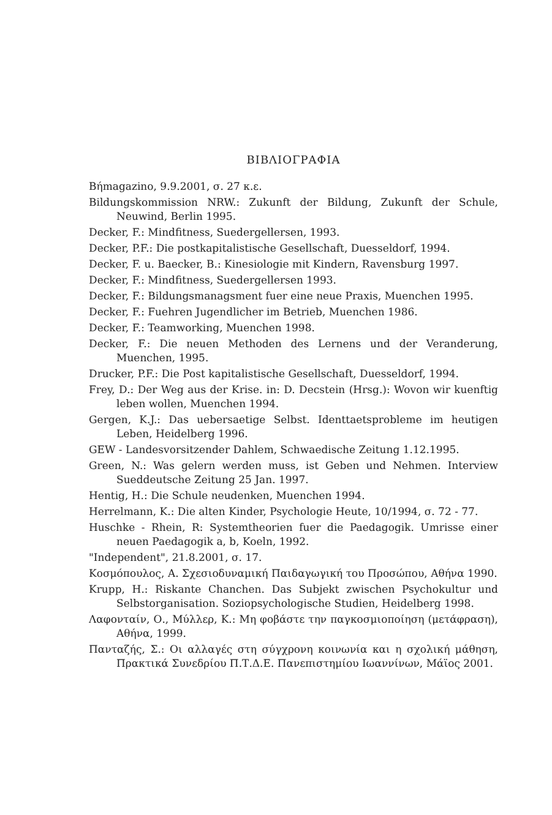ΒΙΒΛΙΟΓΡΑΦΙΑ
Βήmagazino, 9.9.2001, σ. 27 κ.ε.
Bildungskommission NRW.: Zukunft der Bildung, Zukunft der Schule, Neuwind, Berlin 1995.
Decker, F.: Mindfitness, Suedergellersen, 1993.
Decker, P.F.: Die postkapitalistische Gesellschaft, Duesseldorf, 1994.
Decker, F. u. Baecker, B.: Kinesiologie mit Kindern, Ravensburg 1997.
Decker, F.: Mindfitness, Suedergellersen 1993.
Decker, F.: Bildungsmanagsment fuer eine neue Praxis, Muenchen 1995.
Decker, F.: Fuehren Jugendlicher im Betrieb, Muenchen 1986.
Decker, F.: Teamworking, Muenchen 1998.
Decker, F.: Die neuen Methoden des Lernens und der Veranderung, Muenchen, 1995.
Drucker, P.F.: Die Post kapitalistische Gesellschaft, Duesseldorf, 1994.
Frey, D.: Der Weg aus der Krise. in: D. Decstein (Hrsg.): Wovon wir kuenftig leben wollen, Muenchen 1994.
Gergen, K.J.: Das uebersaetige Selbst. Identtaetsprobleme im heutigen Leben, Heidelberg 1996.
GEW - Landesvorsitzender Dahlem, Schwaedische Zeitung 1.12.1995.
Green, N.: Was gelern werden muss, ist Geben und Nehmen. Interview Sueddeutsche Zeitung 25 Jan. 1997.
Hentig, H.: Die Schule neudenken, Muenchen 1994.
Herrelmann, K.: Die alten Kinder, Psychologie Heute, 10/1994, σ. 72 - 77.
Huschke - Rhein, R: Systemtheorien fuer die Paedagogik. Umrisse einer neuen Paedagogik a, b, Koeln, 1992.
"Independent", 21.8.2001, σ. 17.
Κοσμόπουλος, Α. Σχεσιοδυναμική Παιδαγωγική του Προσώπου, Αθήνα 1990.
Krupp, H.: Riskante Chanchen. Das Subjekt zwischen Psychokultur und Selbstorganisation. Soziopsychologische Studien, Heidelberg 1998.
Λαφονταίν, Ο., Μύλλερ, Κ.: Μη φοβάστε την παγκοσμιοποίηση (μετάφραση), Αθήνα, 1999.
Πανταζής, Σ.: Οι αλλαγές στη σύγχρονη κοινωνία και η σχολική μάθηση, Πρακτικά Συνεδρίου Π.Τ.Δ.Ε. Πανεπιστημίου Ιωαννίνων, Μάϊος 2001.